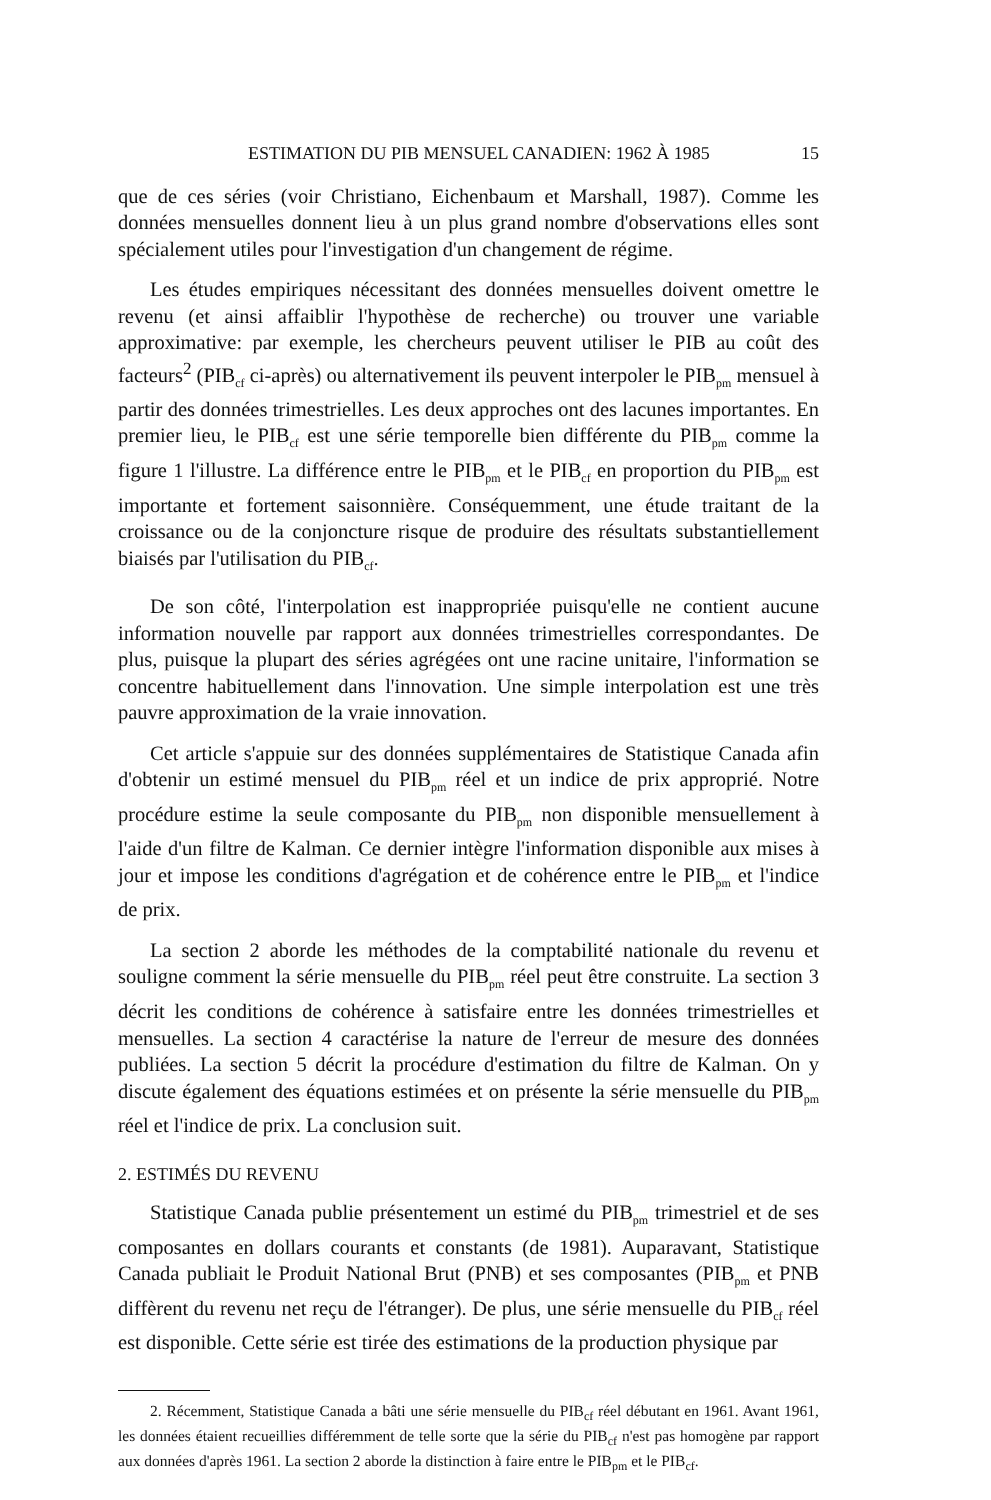ESTIMATION DU PIB MENSUEL CANADIEN: 1962 À 1985 15
que de ces séries (voir Christiano, Eichenbaum et Marshall, 1987). Comme les données mensuelles donnent lieu à un plus grand nombre d'observations elles sont spécialement utiles pour l'investigation d'un changement de régime.
Les études empiriques nécessitant des données mensuelles doivent omettre le revenu (et ainsi affaiblir l'hypothèse de recherche) ou trouver une variable approximative: par exemple, les chercheurs peuvent utiliser le PIB au coût des facteurs<sup>2</sup> (PIB<sub>cf</sub> ci-après) ou alternativement ils peuvent interpoler le PIB<sub>pm</sub> mensuel à partir des données trimestrielles. Les deux approches ont des lacunes importantes. En premier lieu, le PIB<sub>cf</sub> est une série temporelle bien différente du PIB<sub>pm</sub> comme la figure 1 l'illustre. La différence entre le PIB<sub>pm</sub> et le PIB<sub>cf</sub> en proportion du PIB<sub>pm</sub> est importante et fortement saisonnière. Conséquemment, une étude traitant de la croissance ou de la conjoncture risque de produire des résultats substantiellement biaisés par l'utilisation du PIB<sub>cf</sub>.
De son côté, l'interpolation est inappropriée puisqu'elle ne contient aucune information nouvelle par rapport aux données trimestrielles correspondantes. De plus, puisque la plupart des séries agrégées ont une racine unitaire, l'information se concentre habituellement dans l'innovation. Une simple interpolation est une très pauvre approximation de la vraie innovation.
Cet article s'appuie sur des données supplémentaires de Statistique Canada afin d'obtenir un estimé mensuel du PIB<sub>pm</sub> réel et un indice de prix approprié. Notre procédure estime la seule composante du PIB<sub>pm</sub> non disponible mensuellement à l'aide d'un filtre de Kalman. Ce dernier intègre l'information disponible aux mises à jour et impose les conditions d'agrégation et de cohérence entre le PIB<sub>pm</sub> et l'indice de prix.
La section 2 aborde les méthodes de la comptabilité nationale du revenu et souligne comment la série mensuelle du PIB<sub>pm</sub> réel peut être construite. La section 3 décrit les conditions de cohérence à satisfaire entre les données trimestrielles et mensuelles. La section 4 caractérise la nature de l'erreur de mesure des données publiées. La section 5 décrit la procédure d'estimation du filtre de Kalman. On y discute également des équations estimées et on présente la série mensuelle du PIB<sub>pm</sub> réel et l'indice de prix. La conclusion suit.
2. ESTIMÉS DU REVENU
Statistique Canada publie présentement un estimé du PIB<sub>pm</sub> trimestriel et de ses composantes en dollars courants et constants (de 1981). Auparavant, Statistique Canada publiait le Produit National Brut (PNB) et ses composantes (PIB<sub>pm</sub> et PNB diffèrent du revenu net reçu de l'étranger). De plus, une série mensuelle du PIB<sub>cf</sub> réel est disponible. Cette série est tirée des estimations de la production physique par
2. Récemment, Statistique Canada a bâti une série mensuelle du PIB<sub>cf</sub> réel débutant en 1961. Avant 1961, les données étaient recueillies différemment de telle sorte que la série du PIB<sub>cf</sub> n'est pas homogène par rapport aux données d'après 1961. La section 2 aborde la distinction à faire entre le PIB<sub>pm</sub> et le PIB<sub>cf</sub>.